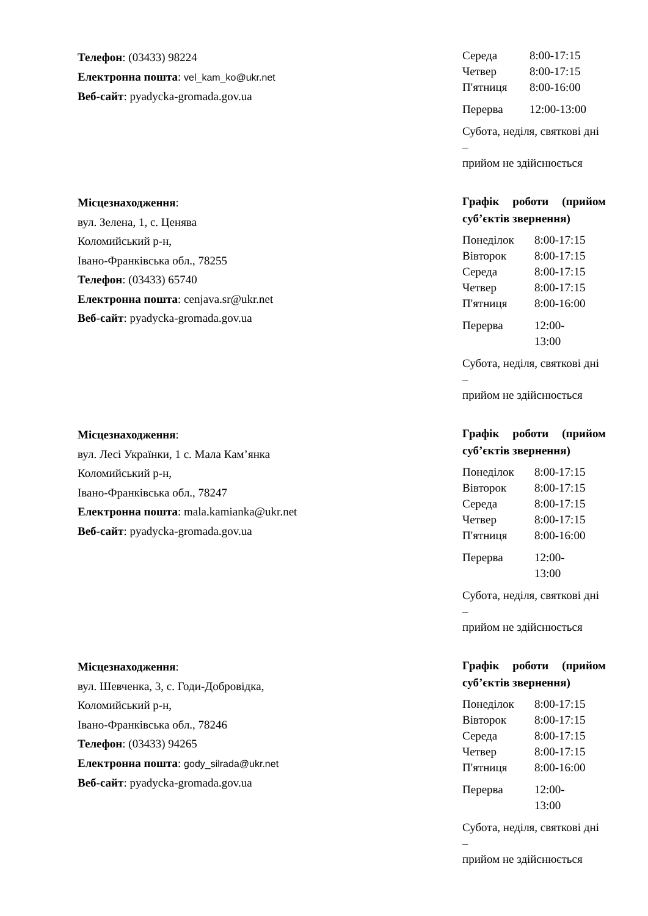Телефон: (03433) 98224
Електронна пошта: vel_kam_ko@ukr.net
Веб-сайт: pyadycka-gromada.gov.ua
| Середа | 8:00-17:15 |
| Четвер | 8:00-17:15 |
| П'ятниця | 8:00-16:00 |
| Перерва | 12:00-13:00 |
Субота, неділя, святкові дні –
прийом не здійснюється
Місцезнаходження:
вул. Зелена, 1, с. Ценява
Коломийський р-н,
Івано-Франківська обл., 78255
Телефон: (03433) 65740
Електронна пошта: cenjava.sr@ukr.net
Веб-сайт: pyadycka-gromada.gov.ua
Графік роботи (прийом суб’єктів звернення)
| Понеділок | 8:00-17:15 |
| Вівторок | 8:00-17:15 |
| Середа | 8:00-17:15 |
| Четвер | 8:00-17:15 |
| П'ятниця | 8:00-16:00 |
| Перерва | 12:00- 13:00 |
Субота, неділя, святкові дні –
прийом не здійснюється
Місцезнаходження:
вул. Лесі Українки, 1 с. Мала Кам’янка
Коломийський р-н,
Івано-Франківська обл., 78247
Електронна пошта: mala.kamianka@ukr.net
Веб-сайт: pyadycka-gromada.gov.ua
Графік роботи (прийом суб’єктів звернення)
| Понеділок | 8:00-17:15 |
| Вівторок | 8:00-17:15 |
| Середа | 8:00-17:15 |
| Четвер | 8:00-17:15 |
| П'ятниця | 8:00-16:00 |
| Перерва | 12:00- 13:00 |
Субота, неділя, святкові дні –
прийом не здійснюється
Місцезнаходження:
вул. Шевченка, 3, с. Годи-Добровідка,
Коломийський р-н,
Івано-Франківська обл., 78246
Телефон: (03433) 94265
Електронна пошта: gody_silrada@ukr.net
Веб-сайт: pyadycka-gromada.gov.ua
Графік роботи (прийом суб’єктів звернення)
| Понеділок | 8:00-17:15 |
| Вівторок | 8:00-17:15 |
| Середа | 8:00-17:15 |
| Четвер | 8:00-17:15 |
| П'ятниця | 8:00-16:00 |
| Перерва | 12:00- 13:00 |
Субота, неділя, святкові дні –
прийом не здійснюється